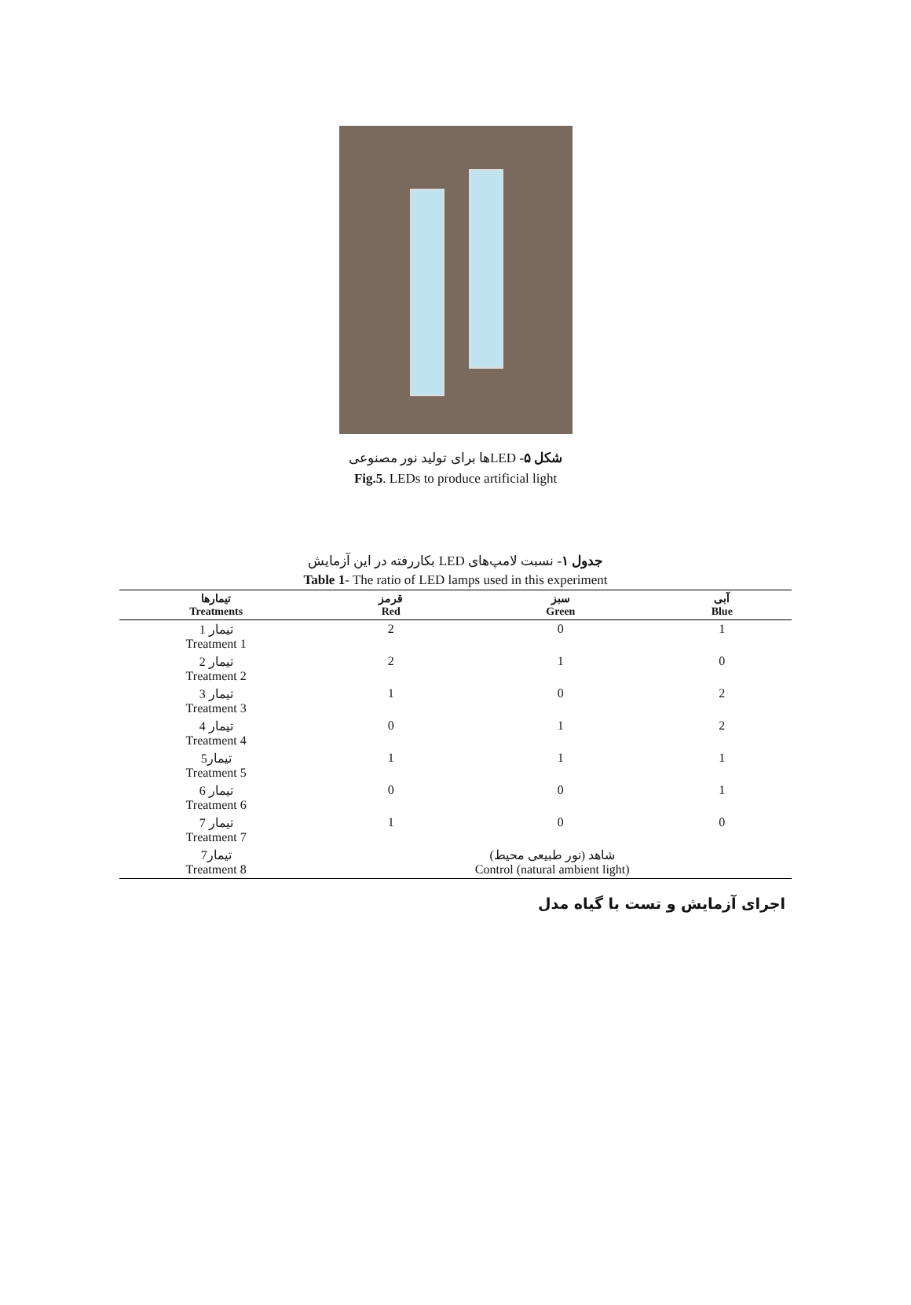شکل ۵- LEDها برای تولید نور مصنوعی
Fig.5. LEDs to produce artificial light
جدول ۱- نسبت لامپ‌های LED بکاررفته در این آزمایش
Table 1- The ratio of LED lamps used in this experiment
| تیمارها Treatments | قرمز Red | سبز Green | آبی Blue |
| --- | --- | --- | --- |
| تیمار 1 Treatment 1 | 2 | 0 | 1 |
| تیمار 2 Treatment 2 | 2 | 1 | 0 |
| تیمار 3 Treatment 3 | 1 | 0 | 2 |
| تیمار 4 Treatment 4 | 0 | 1 | 2 |
| تیمار5 Treatment 5 | 1 | 1 | 1 |
| تیمار 6 Treatment 6 | 0 | 0 | 1 |
| تیمار 7 Treatment 7 | 1 | 0 | 0 |
| تیمار7 Treatment 8 | شاهد (نور طبیعی محیط) Control (natural ambient light) | | |
اجرای آزمایش و تست با گیاه مدل